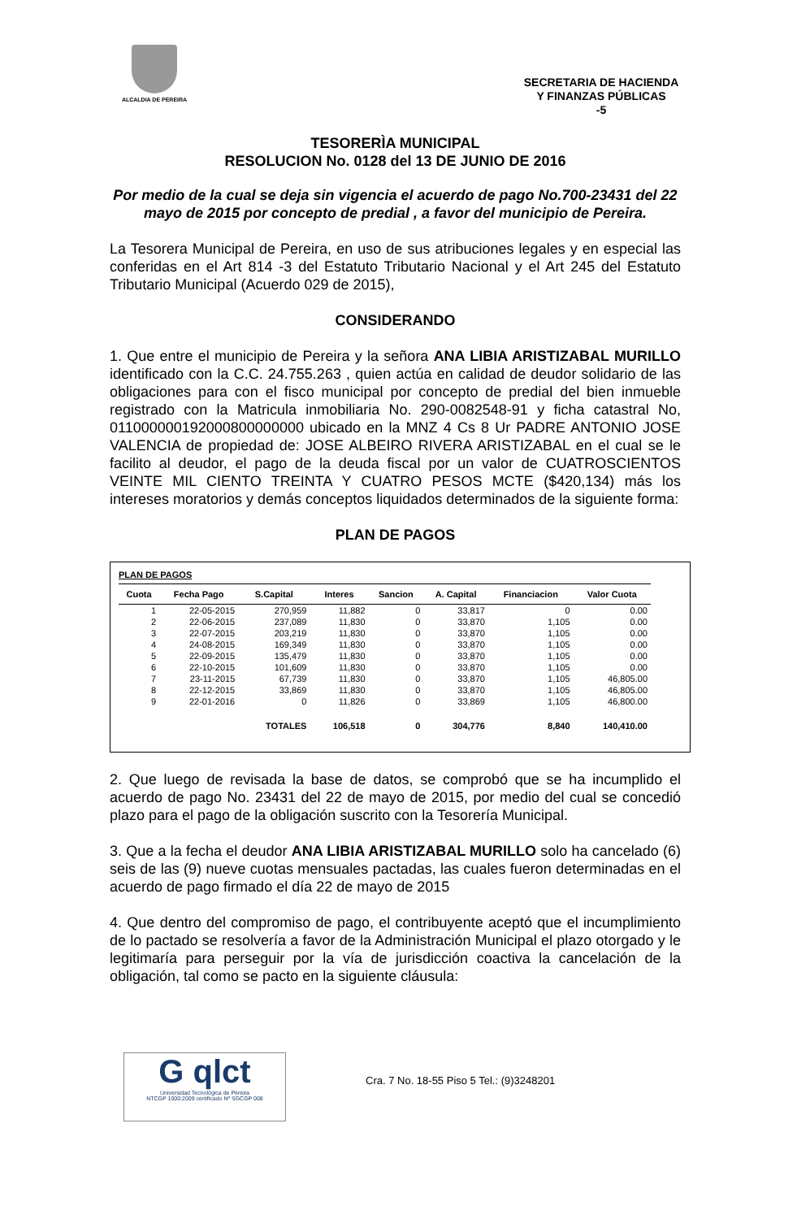ALCALDIA DE PEREIRA
SECRETARIA DE HACIENDA
Y FINANZAS PÚBLICAS
-5
TESORERÌA MUNICIPAL
RESOLUCION No. 0128 del 13 DE JUNIO DE 2016
Por medio de la cual se deja sin vigencia el acuerdo de pago No.700-23431 del 22 mayo de 2015 por concepto de predial , a favor del municipio de Pereira.
La Tesorera Municipal de Pereira, en uso de sus atribuciones legales y en especial las conferidas en el Art 814 -3 del Estatuto Tributario Nacional y el Art 245 del Estatuto Tributario Municipal (Acuerdo 029 de 2015),
CONSIDERANDO
1. Que entre el municipio de Pereira y la señora ANA LIBIA ARISTIZABAL MURILLO identificado con la C.C. 24.755.263 , quien actúa en calidad de deudor solidario de las obligaciones para con el fisco municipal por concepto de predial del bien inmueble registrado con la Matricula inmobiliaria No. 290-0082548-91 y ficha catastral No, 011000000192000800000000 ubicado en la MNZ 4 Cs 8 Ur PADRE ANTONIO JOSE VALENCIA de propiedad de: JOSE ALBEIRO RIVERA ARISTIZABAL en el cual se le facilito al deudor, el pago de la deuda fiscal por un valor de CUATROSCIENTOS VEINTE MIL CIENTO TREINTA Y CUATRO PESOS MCTE ($420,134) más los intereses moratorios y demás conceptos liquidados determinados de la siguiente forma:
PLAN DE PAGOS
PLAN DE PAGOS
| Cuota | Fecha Pago | S.Capital | Interes | Sancion | A. Capital | Financiacion | Valor Cuota |
| --- | --- | --- | --- | --- | --- | --- | --- |
| 1 | 22-05-2015 | 270,959 | 11,882 | 0 | 33,817 | 0 | 0.00 |
| 2 | 22-06-2015 | 237,089 | 11,830 | 0 | 33,870 | 1,105 | 0.00 |
| 3 | 22-07-2015 | 203,219 | 11,830 | 0 | 33,870 | 1,105 | 0.00 |
| 4 | 24-08-2015 | 169,349 | 11,830 | 0 | 33,870 | 1,105 | 0.00 |
| 5 | 22-09-2015 | 135,479 | 11,830 | 0 | 33,870 | 1,105 | 0.00 |
| 6 | 22-10-2015 | 101,609 | 11,830 | 0 | 33,870 | 1,105 | 0.00 |
| 7 | 23-11-2015 | 67,739 | 11,830 | 0 | 33,870 | 1,105 | 46,805.00 |
| 8 | 22-12-2015 | 33,869 | 11,830 | 0 | 33,870 | 1,105 | 46,805.00 |
| 9 | 22-01-2016 | 0 | 11,826 | 0 | 33,869 | 1,105 | 46,800.00 |
| | | TOTALES | 106,518 | 0 | 304,776 | 8,840 | 140,410.00 |
2. Que luego de revisada la base de datos, se comprobó que se ha incumplido el acuerdo de pago No. 23431 del 22 de mayo de 2015, por medio del cual se concedió plazo para el pago de la obligación suscrito con la Tesorería Municipal.
3. Que a la fecha el deudor ANA LIBIA ARISTIZABAL MURILLO solo ha cancelado (6) seis de las (9) nueve cuotas mensuales pactadas, las cuales fueron determinadas en el acuerdo de pago firmado el día 22 de mayo de 2015
4. Que dentro del compromiso de pago, el contribuyente aceptó que el incumplimiento de lo pactado se resolvería a favor de la Administración Municipal el plazo otorgado y le legitimaría para perseguir por la vía de jurisdicción coactiva la cancelación de la obligación, tal como se pacto en la siguiente cláusula:
G qlct
Universidad Tecnológica de Pereira
NTCGP 1000:2009 certificado Nº SGCGP 008
Cra. 7 No. 18-55 Piso 5 Tel.: (9)3248201